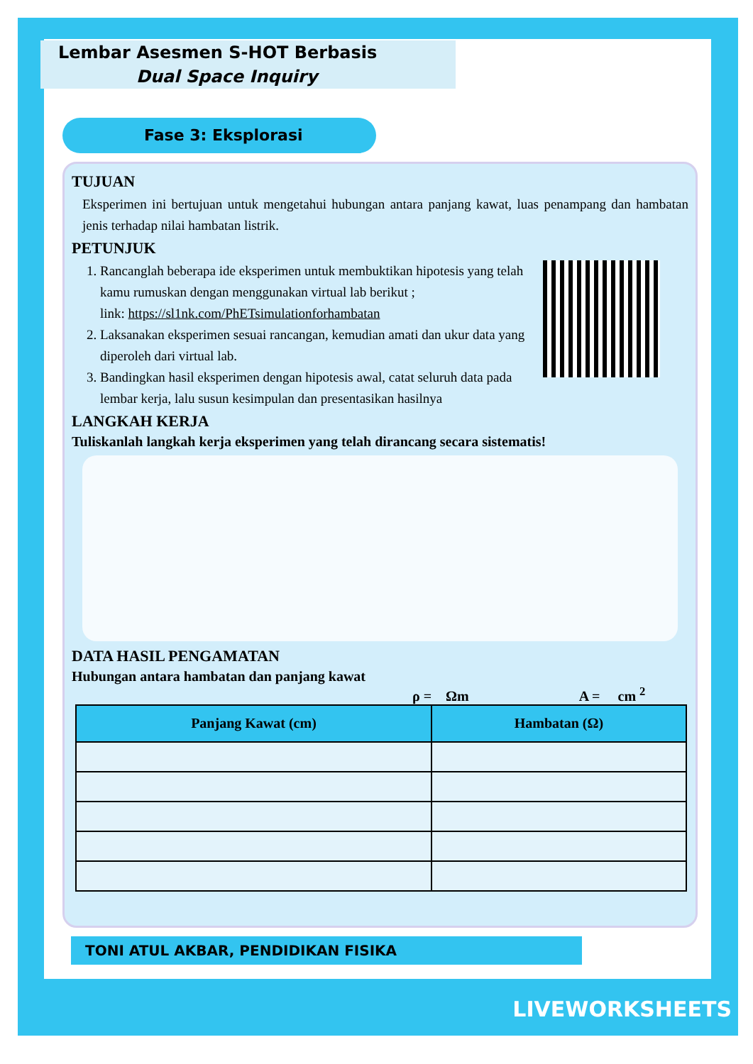Lembar Asesmen S-HOT Berbasis
Dual Space Inquiry
Fase 3: Eksplorasi
TUJUAN
Eksperimen ini bertujuan untuk mengetahui hubungan antara panjang kawat, luas penampang dan hambatan jenis terhadap nilai hambatan listrik.
PETUNJUK
1. Rancanglah beberapa ide eksperimen untuk membuktikan hipotesis yang telah kamu rumuskan dengan menggunakan virtual lab berikut ;
link: https://sl1nk.com/PhETsimulationforhambatan
2. Laksanakan eksperimen sesuai rancangan, kemudian amati dan ukur data yang diperoleh dari virtual lab.
3. Bandingkan hasil eksperimen dengan hipotesis awal, catat seluruh data pada lembar kerja, lalu susun kesimpulan dan presentasikan hasilnya
LANGKAH KERJA
Tuliskanlah langkah kerja eksperimen yang telah dirancang secara sistematis!
DATA HASIL PENGAMATAN
Hubungan antara hambatan dan panjang kawat
ρ = Ωm A = cm <sup>2</sup>
| Panjang Kawat (cm) | Hambatan (Ω) |
| --- | --- |
TONI ATUL AKBAR, PENDIDIKAN FISIKA
LIVEWORKSHEETS